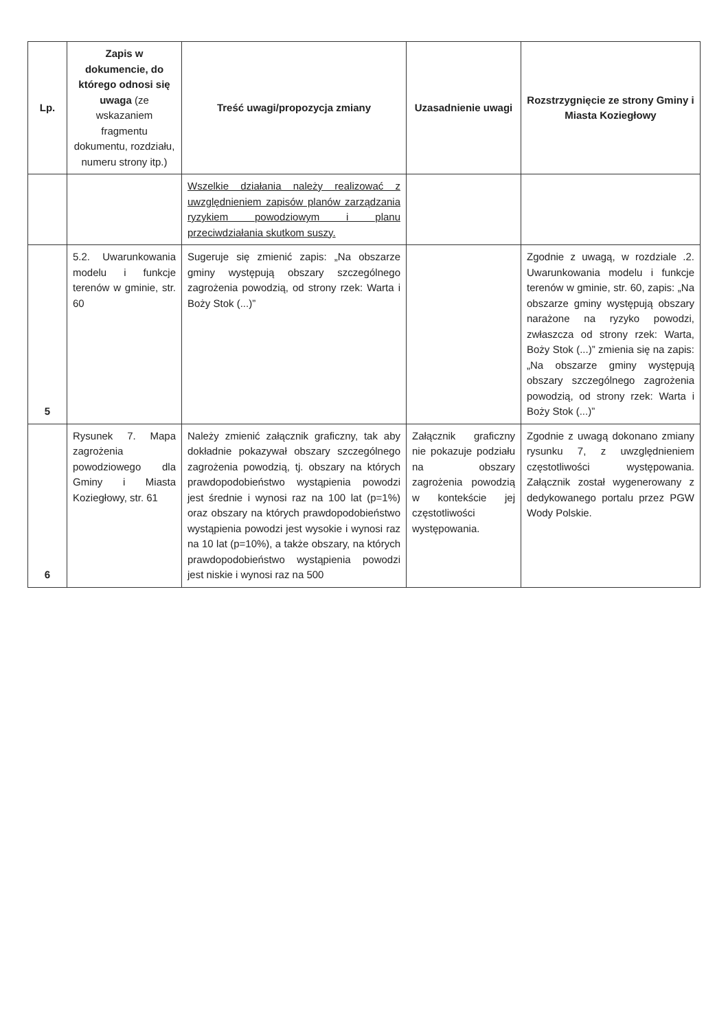| Lp. | Zapis w dokumencie, do którego odnosi się uwaga (ze wskazaniem fragmentu dokumentu, rozdziału, numeru strony itp.) | Treść uwagi/propozycja zmiany | Uzasadnienie uwagi | Rozstrzygnięcie ze strony Gminy i Miasta Koziegłowy |
| --- | --- | --- | --- | --- |
| | | Wszelkie działania należy realizować z uwzględnieniem zapisów planów zarządzania ryzykiem powodziowym i planu przeciwdziałania skutkom suszy. | | |
| 5 | 5.2. Uwarunkowania modelu i funkcje terenów w gminie, str. 60 | Sugeruje się zmienić zapis: „Na obszarze gminy występują obszary szczególnego zagrożenia powodzią, od strony rzek: Warta i Boży Stok (...)” | | Zgodnie z uwagą, w rozdziale .2. Uwarunkowania modelu i funkcje terenów w gminie, str. 60, zapis: „Na obszarze gminy występują obszary narażone na ryzyko powodzi, zwłaszcza od strony rzek: Warta, Boży Stok (...)” zmienia się na zapis: „Na obszarze gminy występują obszary szczególnego zagrożenia powodzią, od strony rzek: Warta i Boży Stok (...)” |
| 6 | Rysunek 7. Mapa zagrożenia powodziowego dla Gminy i Miasta Koziegłowy, str. 61 | Należy zmienić załącznik graficzny, tak aby dokładnie pokazywał obszary szczególnego zagrożenia powodzią, tj. obszary na których prawdopodobieństwo wystąpienia powodzi jest średnie i wynosi raz na 100 lat (p=1%) oraz obszary na których prawdopodobieństwo wystąpienia powodzi jest wysokie i wynosi raz na 10 lat (p=10%), a także obszary, na których prawdopodobieństwo wystąpienia powodzi jest niskie i wynosi raz na 500 | Załącznik graficzny nie pokazuje podziału na obszary zagrożenia powodzią w kontekście jej częstotliwości występowania. | Zgodnie z uwagą dokonano zmiany rysunku 7, z uwzględnieniem częstotliwości występowania. Załącznik został wygenerowany z dedykowanego portalu przez PGW Wody Polskie. |